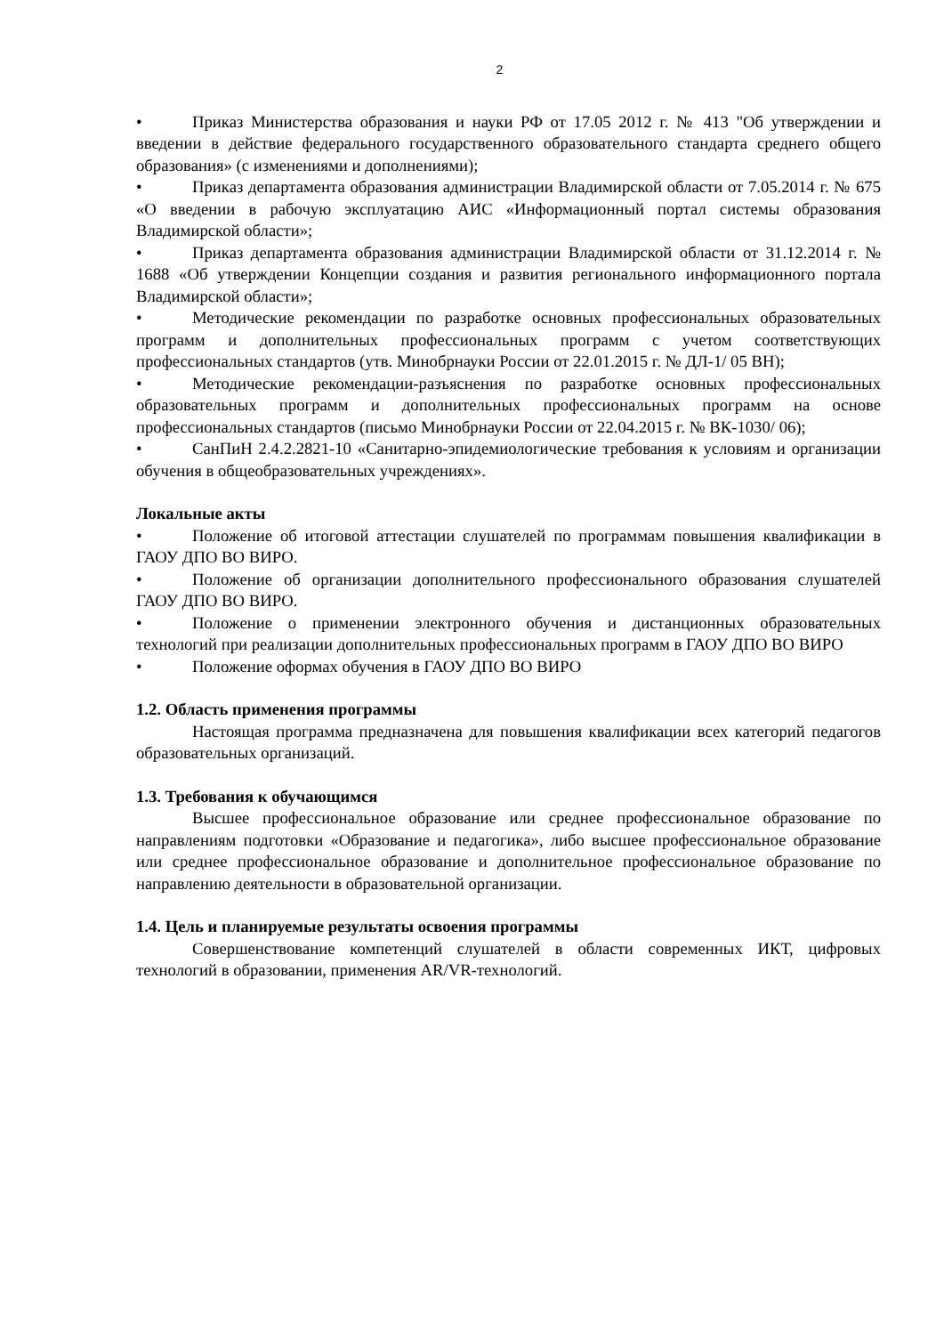2
• Приказ Министерства образования и науки РФ от 17.05 2012 г. № 413 "Об утверждении и введении в действие федерального государственного образовательного стандарта среднего общего образования» (с изменениями и дополнениями);
• Приказ департамента образования администрации Владимирской области от 7.05.2014 г. № 675 «О введении в рабочую эксплуатацию АИС «Информационный портал системы образования Владимирской области»;
• Приказ департамента образования администрации Владимирской области от 31.12.2014 г. № 1688 «Об утверждении Концепции создания и развития регионального информационного портала Владимирской области»;
• Методические рекомендации по разработке основных профессиональных образовательных программ и дополнительных профессиональных программ с учетом соответствующих профессиональных стандартов (утв. Минобрнауки России от 22.01.2015 г. № ДЛ-1/ 05 ВН);
• Методические рекомендации-разъяснения по разработке основных профессиональных образовательных программ и дополнительных профессиональных программ на основе профессиональных стандартов (письмо Минобрнауки России от 22.04.2015 г. № ВК-1030/ 06);
• СанПиН 2.4.2.2821-10 «Санитарно-эпидемиологические требования к условиям и организации обучения в общеобразовательных учреждениях».
Локальные акты
• Положение об итоговой аттестации слушателей по программам повышения квалификации в ГАОУ ДПО ВО ВИРО.
• Положение об организации дополнительного профессионального образования слушателей ГАОУ ДПО ВО ВИРО.
• Положение о применении электронного обучения и дистанционных образовательных технологий при реализации дополнительных профессиональных программ в ГАОУ ДПО ВО ВИРО
• Положение оформах обучения в ГАОУ ДПО ВО ВИРО
1.2. Область применения программы
Настоящая программа предназначена для повышения квалификации всех категорий педагогов образовательных организаций.
1.3. Требования к обучающимся
Высшее профессиональное образование или среднее профессиональное образование по направлениям подготовки «Образование и педагогика», либо высшее профессиональное образование или среднее профессиональное образование и дополнительное профессиональное образование по направлению деятельности в образовательной организации.
1.4. Цель и планируемые результаты освоения программы
Совершенствование компетенций слушателей в области современных ИКТ, цифровых технологий в образовании, применения AR/VR-технологий.